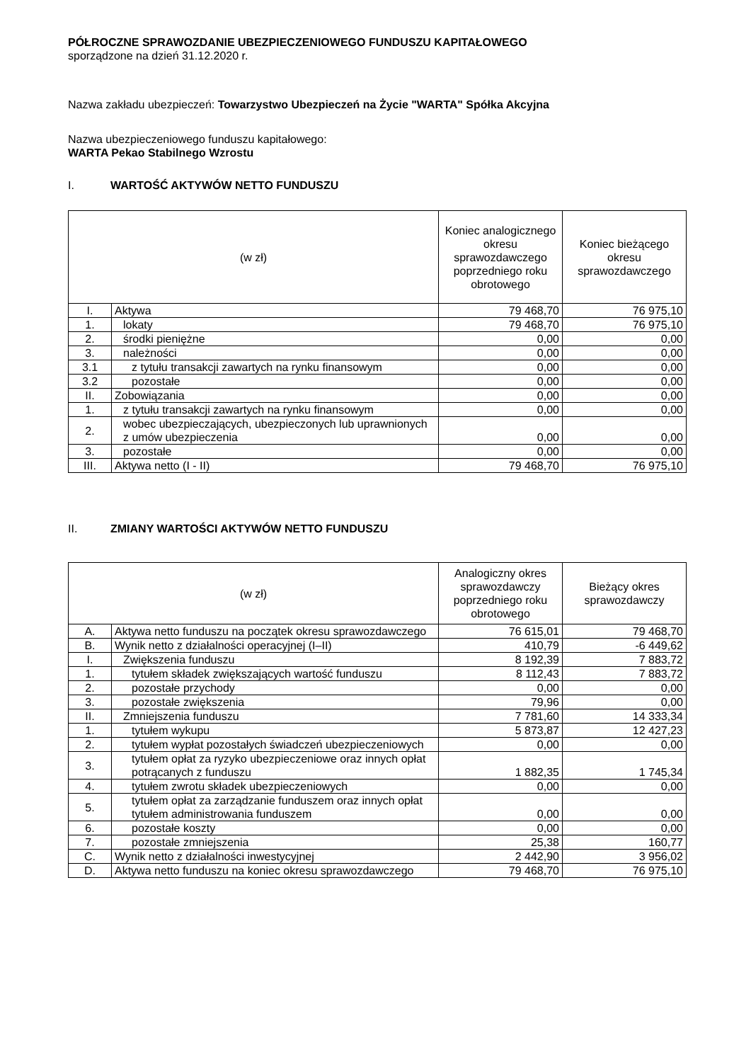PÓŁROCZNE SPRAWOZDANIE UBEZPIECZENIOWEGO FUNDUSZU KAPITAŁOWEGO
sporządzone na dzień 31.12.2020 r.
Nazwa zakładu ubezpieczeń: Towarzystwo Ubezpieczeń na Życie "WARTA" Spółka Akcyjna
Nazwa ubezpieczeniowego funduszu kapitałowego:
WARTA Pekao Stabilnego Wzrostu
I. WARTOŚĆ AKTYWÓW NETTO FUNDUSZU
| (w zł) | | Koniec analogicznego okresu sprawozdawczego poprzedniego roku obrotowego | Koniec bieżącego okresu sprawozdawczego |
| --- | --- | --- | --- |
| I. | Aktywa | 79 468,70 | 76 975,10 |
| 1. | lokaty | 79 468,70 | 76 975,10 |
| 2. | środki pieniężne | 0,00 | 0,00 |
| 3. | należności | 0,00 | 0,00 |
| 3.1 | z tytułu transakcji zawartych na rynku finansowym | 0,00 | 0,00 |
| 3.2 | pozostałe | 0,00 | 0,00 |
| II. | Zobowiązania | 0,00 | 0,00 |
| 1. | z tytułu transakcji zawartych na rynku finansowym | 0,00 | 0,00 |
| 2. | wobec ubezpieczających, ubezpieczonych lub uprawnionych z umów ubezpieczenia | 0,00 | 0,00 |
| 3. | pozostałe | 0,00 | 0,00 |
| III. | Aktywa netto (I - II) | 79 468,70 | 76 975,10 |
II. ZMIANY WARTOŚCI AKTYWÓW NETTO FUNDUSZU
| (w zł) | | Analogiczny okres sprawozdawczy poprzedniego roku obrotowego | Bieżący okres sprawozdawczy |
| --- | --- | --- | --- |
| A. | Aktywa netto funduszu na początek okresu sprawozdawczego | 76 615,01 | 79 468,70 |
| B. | Wynik netto z działalności operacyjnej (I–II) | 410,79 | -6 449,62 |
| I. | Zwiększenia funduszu | 8 192,39 | 7 883,72 |
| 1. | tytułem składek zwiększających wartość funduszu | 8 112,43 | 7 883,72 |
| 2. | pozostałe przychody | 0,00 | 0,00 |
| 3. | pozostałe zwiększenia | 79,96 | 0,00 |
| II. | Zmniejszenia funduszu | 7 781,60 | 14 333,34 |
| 1. | tytułem wykupu | 5 873,87 | 12 427,23 |
| 2. | tytułem wypłat pozostałych świadczeń ubezpieczeniowych | 0,00 | 0,00 |
| 3. | tytułem opłat za ryzyko ubezpieczeniowe oraz innych opłat potrącanych z funduszu | 1 882,35 | 1 745,34 |
| 4. | tytułem zwrotu składek ubezpieczeniowych | 0,00 | 0,00 |
| 5. | tytułem opłat za zarządzanie funduszem oraz innych opłat tytułem administrowania funduszem | 0,00 | 0,00 |
| 6. | pozostałe koszty | 0,00 | 0,00 |
| 7. | pozostałe zmniejszenia | 25,38 | 160,77 |
| C. | Wynik netto z działalności inwestycyjnej | 2 442,90 | 3 956,02 |
| D. | Aktywa netto funduszu na koniec okresu sprawozdawczego | 79 468,70 | 76 975,10 |